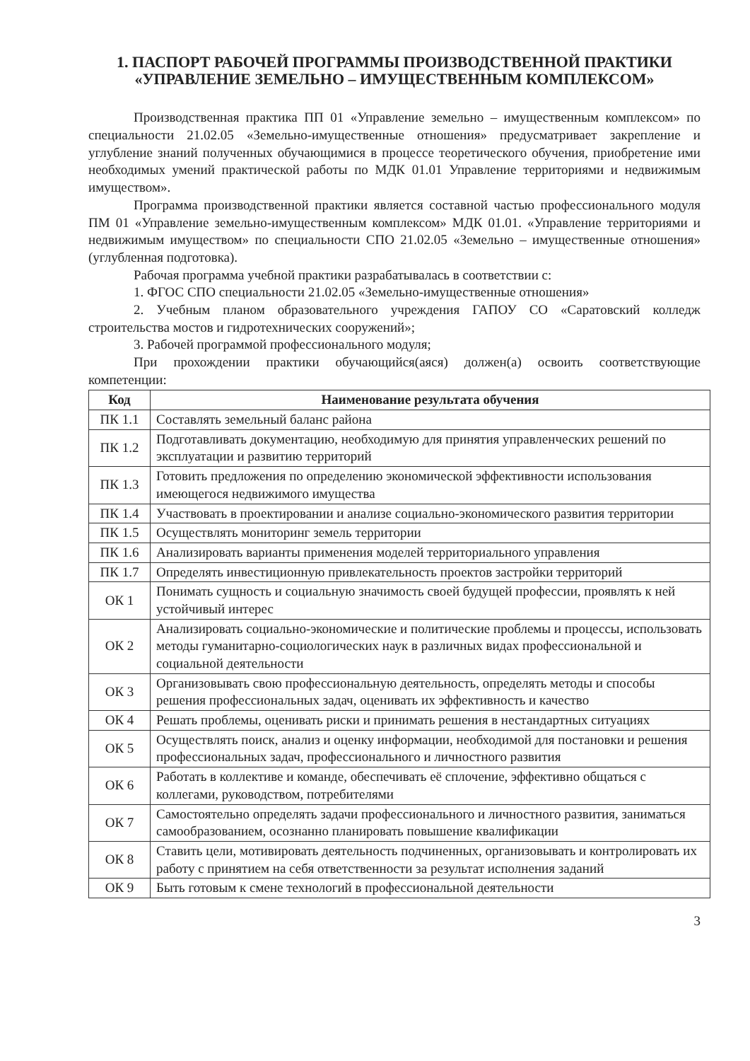1. ПАСПОРТ РАБОЧЕЙ ПРОГРАММЫ ПРОИЗВОДСТВЕННОЙ ПРАКТИКИ
«УПРАВЛЕНИЕ ЗЕМЕЛЬНО – ИМУЩЕСТВЕННЫМ КОМПЛЕКСОМ»
Производственная практика ПП 01 «Управление земельно – имущественным комплексом» по специальности 21.02.05 «Земельно-имущественные отношения» предусматривает закрепление и углубление знаний полученных обучающимися в процессе теоретического обучения, приобретение ими необходимых умений практической работы по МДК 01.01 Управление территориями и недвижимым имуществом».
Программа производственной практики является составной частью профессионального модуля ПМ 01 «Управление земельно-имущественным комплексом» МДК 01.01. «Управление территориями и недвижимым имуществом» по специальности СПО 21.02.05 «Земельно – имущественные отношения» (углубленная подготовка).
Рабочая программа учебной практики разрабатывалась в соответствии с:
1. ФГОС СПО специальности 21.02.05 «Земельно-имущественные отношения»
2. Учебным планом образовательного учреждения ГАПОУ СО «Саратовский колледж строительства мостов и гидротехнических сооружений»;
3. Рабочей программой профессионального модуля;
При прохождении практики обучающийся(аяся) должен(а) освоить соответствующие компетенции:
| Код | Наименование результата обучения |
| --- | --- |
| ПК 1.1 | Составлять земельный баланс района |
| ПК 1.2 | Подготавливать документацию, необходимую для принятия управленческих решений по эксплуатации и развитию территорий |
| ПК 1.3 | Готовить предложения по определению экономической эффективности использования имеющегося недвижимого имущества |
| ПК 1.4 | Участвовать в проектировании и анализе социально-экономического развития территории |
| ПК 1.5 | Осуществлять мониторинг земель территории |
| ПК 1.6 | Анализировать варианты применения моделей территориального управления |
| ПК 1.7 | Определять инвестиционную привлекательность проектов застройки территорий |
| ОК 1 | Понимать сущность и социальную значимость своей будущей профессии, проявлять к ней устойчивый интерес |
| ОК 2 | Анализировать социально-экономические и политические проблемы и процессы, использовать методы гуманитарно-социологических наук в различных видах профессиональной и социальной деятельности |
| ОК 3 | Организовывать свою профессиональную деятельность, определять методы и способы решения профессиональных задач, оценивать их эффективность и качество |
| ОК 4 | Решать проблемы, оценивать риски и принимать решения в нестандартных ситуациях |
| ОК 5 | Осуществлять поиск, анализ и оценку информации, необходимой для постановки и решения профессиональных задач, профессионального и личностного развития |
| ОК 6 | Работать в коллективе и команде, обеспечивать её сплочение, эффективно общаться с коллегами, руководством, потребителями |
| ОК 7 | Самостоятельно определять задачи профессионального и личностного развития, заниматься самообразованием, осознанно планировать повышение квалификации |
| ОК 8 | Ставить цели, мотивировать деятельность подчиненных, организовывать и контролировать их работу с принятием на себя ответственности за результат исполнения заданий |
| ОК 9 | Быть готовым к смене технологий в профессиональной деятельности |
3